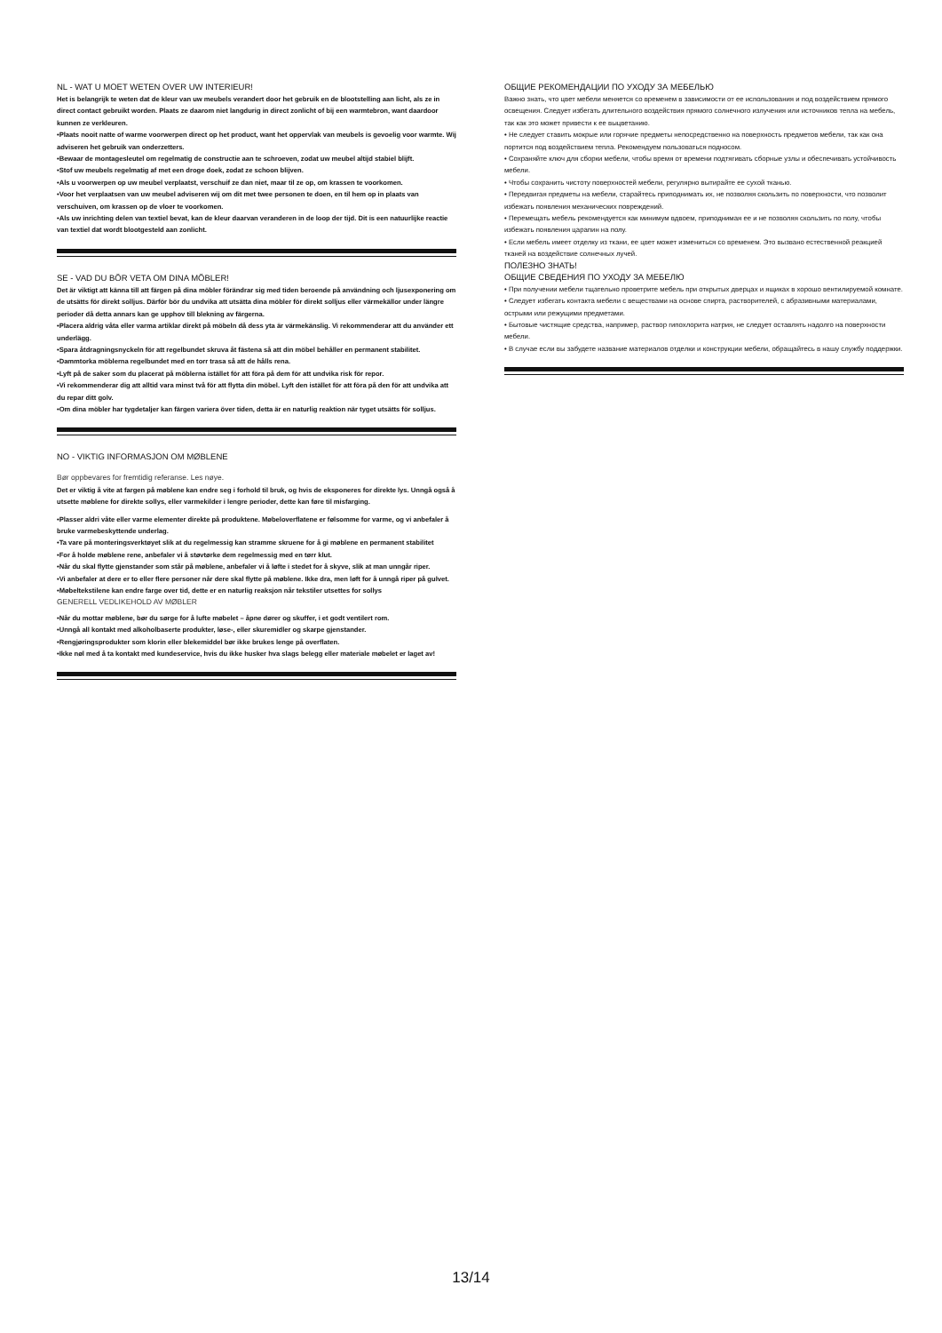NL - WAT U MOET WETEN OVER UW INTERIEUR!
Het is belangrijk te weten dat de kleur van uw meubels verandert door het gebruik en de blootstelling aan licht, als ze in direct contact gebruikt worden. Plaats ze daarom niet langdurig in direct zonlicht of bij een warmtebron, want daardoor kunnen ze verkleuren.
•Plaats nooit natte of warme voorwerpen direct op het product, want het oppervlak van meubels is gevoelig voor warmte. Wij adviseren het gebruik van onderzetters.
•Bewaar de montagesleutel om regelmatig de constructie aan te schroeven, zodat uw meubel altijd stabiel blijft.
•Stof uw meubels regelmatig af met een droge doek, zodat ze schoon blijven.
•Als u voorwerpen op uw meubel verplaatst, verschuif ze dan niet, maar til ze op, om krassen te voorkomen.
•Voor het verplaatsen van uw meubel adviseren wij om dit met twee personen te doen, en til hem op in plaats van verschuiven, om krassen op de vloer te voorkomen.
•Als uw inrichting delen van textiel bevat, kan de kleur daarvan veranderen in de loop der tijd. Dit is een natuurlijke reactie van textiel dat wordt blootgesteld aan zonlicht.
SE - VAD DU BÖR VETA OM DINA MÖBLER!
Det är viktigt att känna till att färgen på dina möbler förändrar sig med tiden beroende på användning och ljusexponering om de utsätts för direkt solljus. Därför bör du undvika att utsätta dina möbler för direkt solljus eller värmekällor under längre perioder då detta annars kan ge upphov till blekning av färgerna.
•Placera aldrig våta eller varma artiklar direkt på möbeln då dess yta är värmekänslig. Vi rekommenderar att du använder ett underlägg.
•Spara åtdragningsnyckeln för att regelbundet skruva åt fästena så att din möbel behåller en permanent stabilitet.
•Dammtorka möblerna regelbundet med en torr trasa så att de hålls rena.
•Lyft på de saker som du placerat på möblerna istället för att föra på dem för att undvika risk för repor.
•Vi rekommenderar dig att alltid vara minst två för att flytta din möbel. Lyft den istället för att föra på den för att undvika att du repar ditt golv.
•Om dina möbler har tygdetaljer kan färgen variera över tiden, detta är en naturlig reaktion när tyget utsätts för solljus.
NO - VIKTIG INFORMASJON OM MØBLENE
Bør oppbevares for fremtidig referanse. Les nøye.
Det er viktig å vite at fargen på møblene kan endre seg i forhold til bruk, og hvis de eksponeres for direkte lys. Unngå også å utsette møblene for direkte sollys, eller varmekilder i lengre perioder, dette kan føre til misfarging.
•Plasser aldri våte eller varme elementer direkte på produktene. Møbeloverflatene er følsomme for varme, og vi anbefaler å bruke varmebeskyttende underlag.
•Ta vare på monteringsverktøyet slik at du regelmessig kan stramme skruene for å gi møblene en permanent stabilitet
•For å holde møblene rene, anbefaler vi å støvtørke dem regelmessig med en tørr klut.
•Når du skal flytte gjenstander som står på møblene, anbefaler vi å løfte i stedet for å skyve, slik at man unngår riper.
•Vi anbefaler at dere er to eller flere personer når dere skal flytte på møblene. Ikke dra, men løft for å unngå riper på gulvet.
•Møbeltekstilene kan endre farge over tid, dette er en naturlig reaksjon når tekstiler utsettes for sollys
GENERELL VEDLIKEHOLD AV MØBLER
•Når du mottar møblene, bør du sørge for å lufte møbelet – åpne dører og skuffer, i et godt ventilert rom.
•Unngå all kontakt med alkoholbaserte produkter, løse-, eller skuremidler og skarpe gjenstander.
•Rengjøringsprodukter som klorin eller blekemiddel bør ikke brukes lenge på overflaten.
•Ikke nøl med å ta kontakt med kundeservice, hvis du ikke husker hva slags belegg eller materiale møbelet er laget av!
ОБЩИЕ РЕКОМЕНДАЦИИ ПО УХОДУ ЗА МЕБЕЛЬЮ
Важно знать, что цвет мебели меняется со временем в зависимости от ее использования и под воздействием прямого освещения. Следует избегать длительного воздействия прямого солнечного излучения или источников тепла на мебель, так как это может привести к ее выцветанию.
• Не следует ставить мокрые или горячие предметы непосредственно на поверхность предметов мебели, так как она портится под воздействием тепла. Рекомендуем пользоваться подносом.
• Сохраняйте ключ для сборки мебели, чтобы время от времени подтягивать сборные узлы и обеспечивать устойчивость мебели.
• Чтобы сохранить чистоту поверхностей мебели, регулярно вытирайте ее сухой тканью.
• Передвигая предметы на мебели, старайтесь приподнимать их, не позволяя скользить по поверхности, что позволит избежать появления механических повреждений.
• Перемещать мебель рекомендуется как минимум вдвоем, приподнимая ее и не позволяя скользить по полу, чтобы избежать появления царапин на полу.
• Если мебель имеет отделку из ткани, ее цвет может измениться со временем. Это вызвано естественной реакцией тканей на воздействие солнечных лучей.
ПОЛЕЗНО ЗНАТЬ!
ОБЩИЕ СВЕДЕНИЯ ПО УХОДУ ЗА МЕБЕЛЮ
• При получении мебели тщательно проветрите мебель при открытых дверцах и ящиках в хорошо вентилируемой комнате.
• Следует избегать контакта мебели с веществами на основе спирта, растворителей, с абразивными материалами, острыми или режущими предметами.
• Бытовые чистящие средства, например, раствор гипохлорита натрия, не следует оставлять надолго на поверхности мебели.
• В случае если вы забудете название материалов отделки и конструкции мебели, обращайтесь в нашу службу поддержки.
13/14